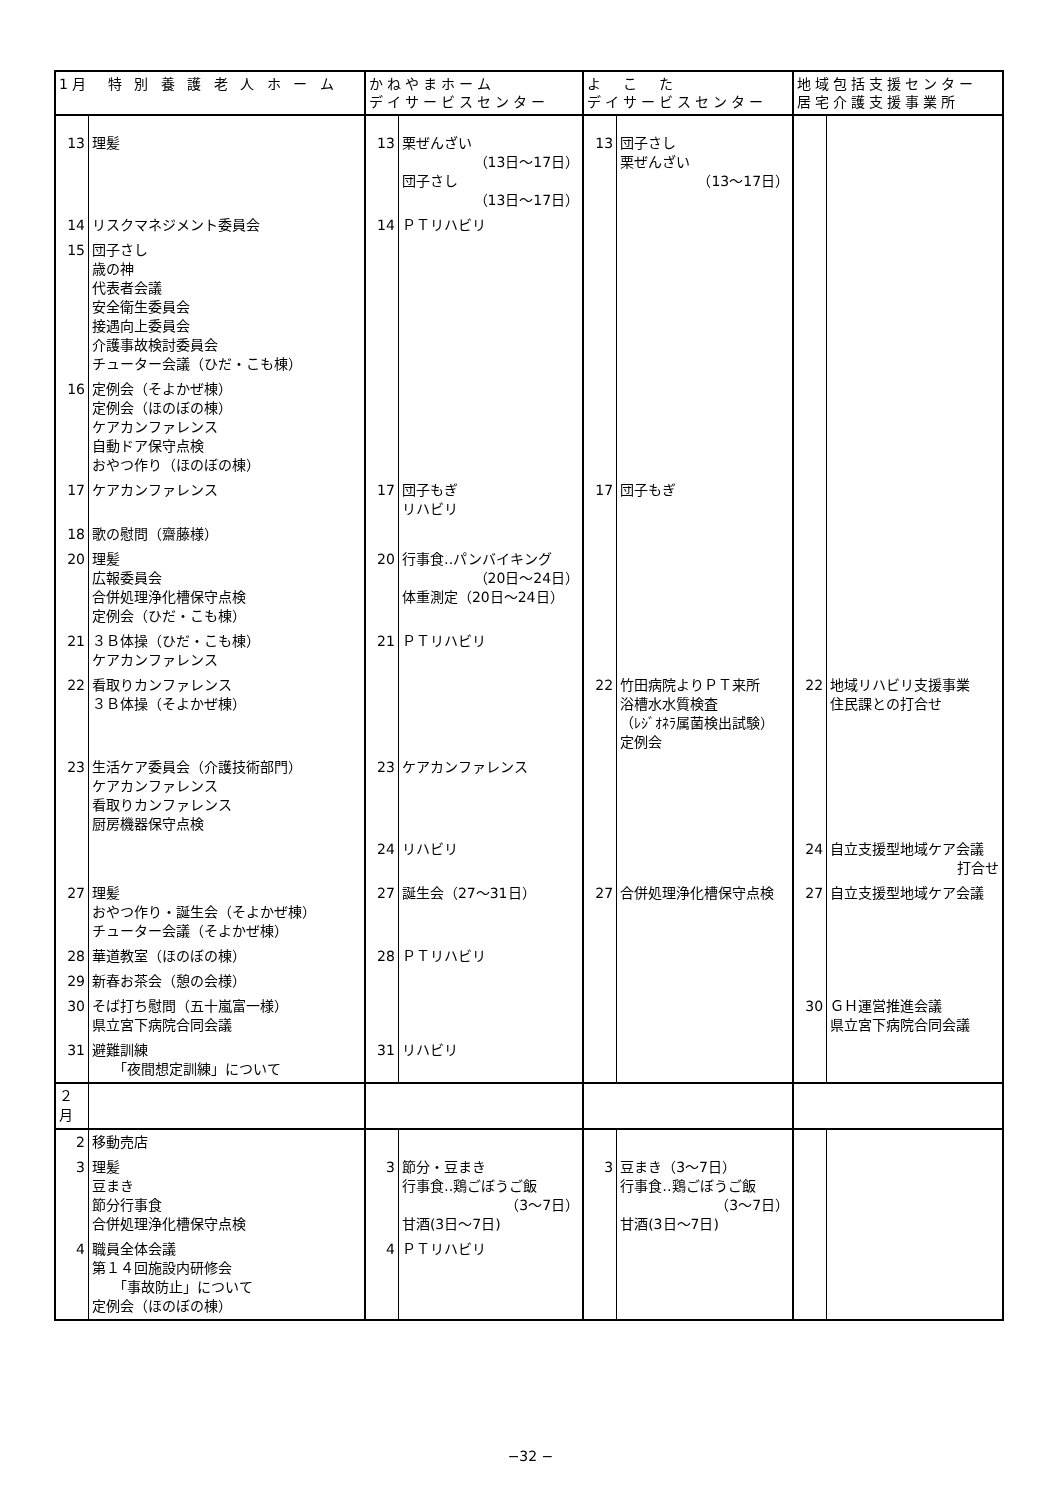| 1月 特 別 養 護 老 人 ホ ー ム | | かねやまホーム デイサービスセンター | | よ こ た デイサービスセンター | | 地域包括支援センター 居宅介護支援事業所 | |
| --- | --- | --- | --- | --- | --- | --- | --- |
| 13 | 理髪 | 13 | 栗ぜんざい （13日～17日） 団子さし （13日～17日） | 13 | 団子さし 栗ぜんざい （13～17日） | | |
| 14 | リスクマネジメント委員会 | 14 | ＰＴリハビリ | | | | |
| 15 | 団子さし 歳の神 代表者会議 安全衛生委員会 接遇向上委員会 介護事故検討委員会 チューター会議（ひだ・こも棟） | | | | | | |
| 16 | 定例会（そよかぜ棟） 定例会（ほのぼの棟） ケアカンファレンス 自動ドア保守点検 おやつ作り（ほのぼの棟） | | | | | | |
| 17 | ケアカンファレンス | 17 | 団子もぎ リハビリ | 17 | 団子もぎ | | |
| 18 | 歌の慰問（齋藤様） | | | | | | |
| 20 | 理髪 広報委員会 合併処理浄化槽保守点検 定例会（ひだ・こも棟） | 20 | 行事食‥パンバイキング （20日～24日） 体重測定（20日～24日） | | | | |
| 21 | ３Ｂ体操（ひだ・こも棟） ケアカンファレンス | 21 | ＰＴリハビリ | | | | |
| 22 | 看取りカンファレンス ３Ｂ体操（そよかぜ棟） | | | 22 | 竹田病院よりＰＴ来所 浴槽水水質検査 （ﾚｼﾞｵﾈﾗ属菌検出試験） 定例会 | 22 | 地域リハビリ支援事業 住民課との打合せ |
| 23 | 生活ケア委員会（介護技術部門） ケアカンファレンス 看取りカンファレンス 厨房機器保守点検 | 23 | ケアカンファレンス | | | | |
| | | 24 | リハビリ | | | 24 | 自立支援型地域ケア会議 打合せ |
| 27 | 理髪 おやつ作り・誕生会（そよかぜ棟） チューター会議（そよかぜ棟） | 27 | 誕生会（27～31日） | 27 | 合併処理浄化槽保守点検 | 27 | 自立支援型地域ケア会議 |
| 28 | 華道教室（ほのぼの棟） | 28 | ＰＴリハビリ | | | | |
| 29 | 新春お茶会（憩の会様） | | | | | | |
| 30 | そば打ち慰問（五十嵐富一様） 県立宮下病院合同会議 | | | | | 30 | ＧＨ運営推進会議 県立宮下病院合同会議 |
| 31 | 避難訓練 「夜間想定訓練」について | 31 | リハビリ | | | | |
| ２月 | | | | | | | |
| 2 | 移動売店 | | | | | | |
| 3 | 理髪 豆まき 節分行事食 合併処理浄化槽保守点検 | 3 | 節分・豆まき 行事食‥鶏ごぼうご飯 （3～7日） 甘酒(3日～7日) | 3 | 豆まき（3～7日） 行事食‥鶏ごぼうご飯 （3～7日） 甘酒(3日～7日) | | |
| 4 | 職員全体会議 第１４回施設内研修会 「事故防止」について 定例会（ほのぼの棟） | 4 | ＰＴリハビリ | | | | |
−32 −